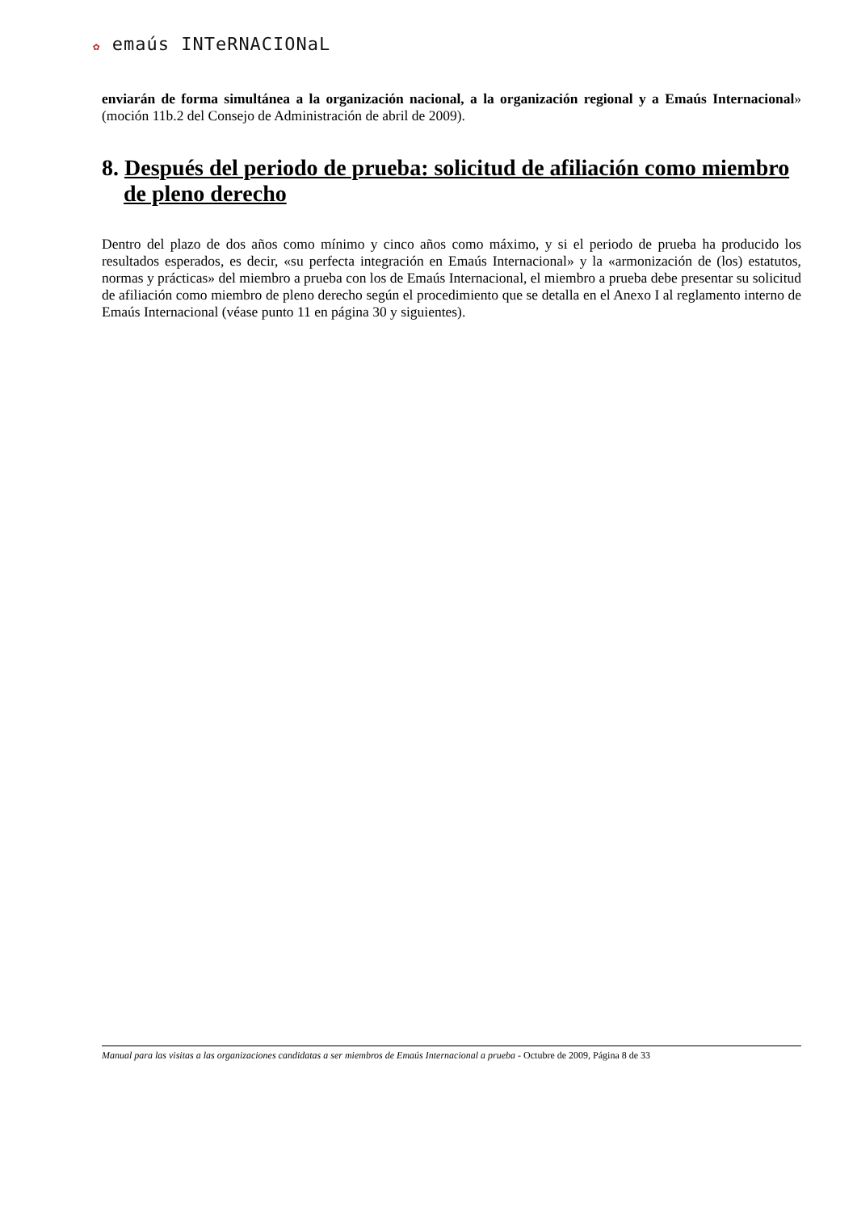✿ emaús INTeRNACIONaL
enviarán de forma simultánea a la organización nacional, a la organización regional y a Emaús Internacional» (moción 11b.2 del Consejo de Administración de abril de 2009).
8. Después del periodo de prueba: solicitud de afiliación como miembro de pleno derecho
Dentro del plazo de dos años como mínimo y cinco años como máximo, y si el periodo de prueba ha producido los resultados esperados, es decir, «su perfecta integración en Emaús Internacional» y la «armonización de (los) estatutos, normas y prácticas» del miembro a prueba con los de Emaús Internacional, el miembro a prueba debe presentar su solicitud de afiliación como miembro de pleno derecho según el procedimiento que se detalla en el Anexo I al reglamento interno de Emaús Internacional (véase punto 11 en página 30 y siguientes).
Manual para las visitas a las organizaciones candidatas a ser miembros de Emaús Internacional a prueba - Octubre de 2009, Página 8 de 33